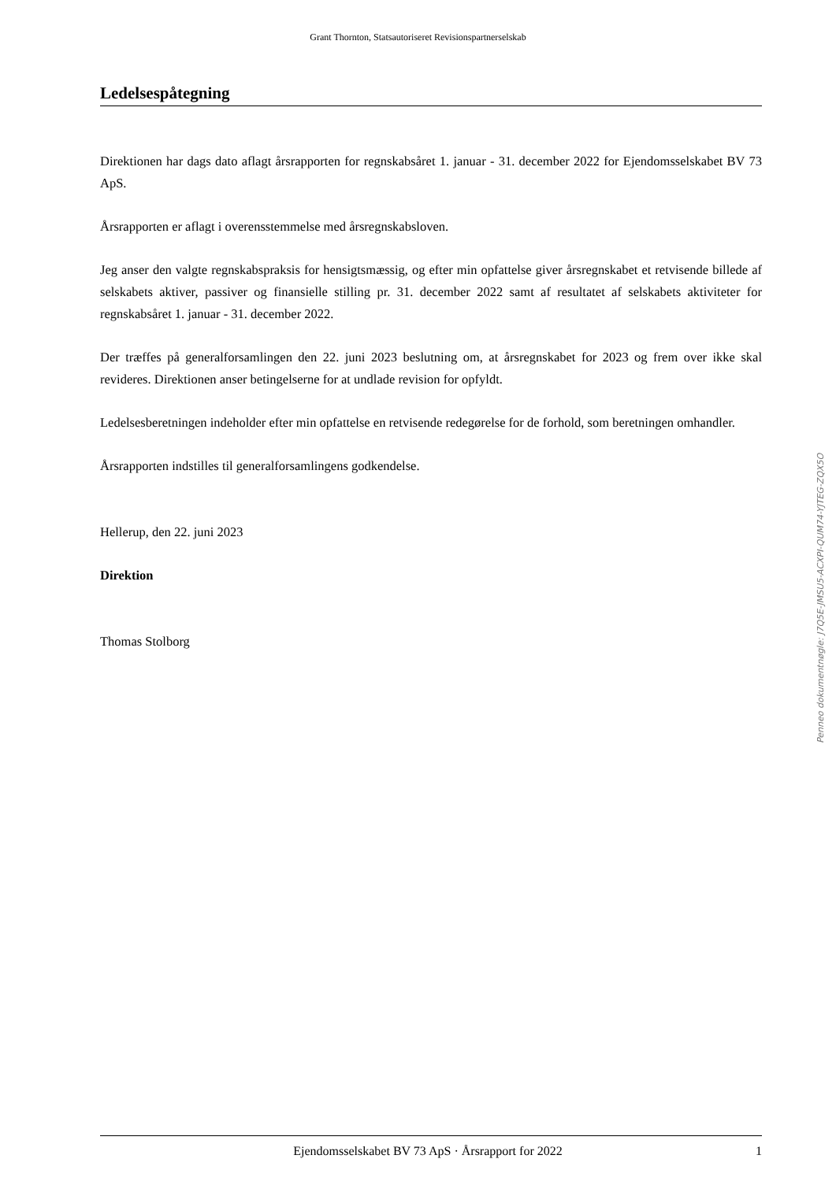Grant Thornton, Statsautoriseret Revisionspartnerselskab
Ledelsespåtegning
Direktionen har dags dato aflagt årsrapporten for regnskabsåret 1. januar - 31. december 2022 for Ejendomsselskabet BV 73 ApS.
Årsrapporten er aflagt i overensstemmelse med årsregnskabsloven.
Jeg anser den valgte regnskabspraksis for hensigtsmæssig, og efter min opfattelse giver årsregnskabet et retvisende billede af selskabets aktiver, passiver og finansielle stilling pr. 31. december 2022 samt af resultatet af selskabets aktiviteter for regnskabsåret 1. januar - 31. december 2022.
Der træffes på generalforsamlingen den 22. juni 2023 beslutning om, at årsregnskabet for 2023 og frem over ikke skal revideres. Direktionen anser betingelserne for at undlade revision for opfyldt.
Ledelsesberetningen indeholder efter min opfattelse en retvisende redegørelse for de forhold, som beretningen omhandler.
Årsrapporten indstilles til generalforsamlingens godkendelse.
Hellerup, den 22. juni 2023
Direktion
Thomas Stolborg
Penneo dokumentnøgle: J7Q5E-JMSU5-ACXPI-QUM74-YJTEG-ZQX5O
Ejendomsselskabet BV 73 ApS · Årsrapport for 2022 1